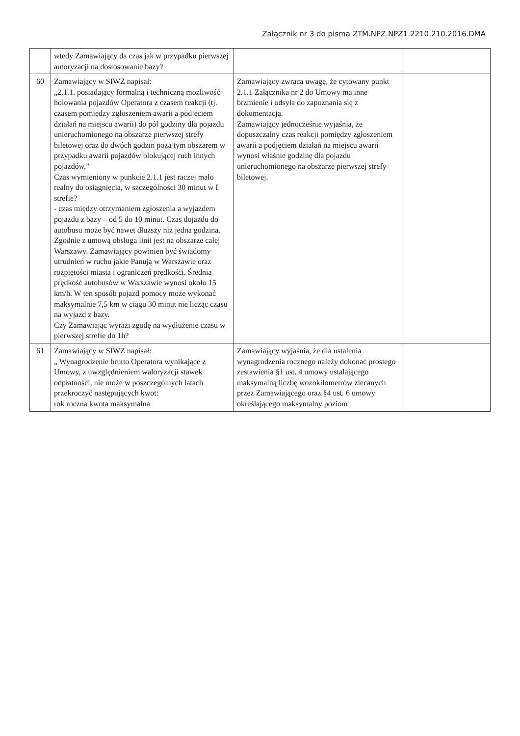Załącznik nr 3 do pisma ZTM.NPZ.NPZ1.2210.210.2016.DMA
| | wtedy Zamawiający da czas jak w przypadku pierwszej autoryzacji na dostosowanie bazy? | | |
| 60 | Zamawiający w SIWZ napisał: „2.1.1. posiadający formalną i techniczną możliwość holowania pojazdów Operatora z czasem reakcji (tj. czasem pomiędzy zgłoszeniem awarii a podjęciem działań na miejscu awarii) do pół godziny dla pojazdu unieruchomionego na obszarze pierwszej strefy biletowej oraz do dwóch godzin poza tym obszarem w przypadku awarii pojazdów blokującej ruch innych pojazdów,” Czas wymieniony w punkcie 2.1.1 jest raczej mało realny do osiągnięcia, w szczególności 30 minut w I strefie? - czas między otrzymaniem zgłoszenia a wyjazdem pojazdu z bazy – od 5 do 10 minut. Czas dojazdu do autobusu może być nawet dłuższy niż jedna godzina. Zgodnie z umową obsługa linii jest na obszarze całej Warszawy. Zamawiający powinien być świadomy utrudnień w ruchu jakie Panują w Warszawie oraz rozpiętości miasta i ograniczeń prędkości. Średnia prędkość autobusów w Warszawie wynosi około 15 km/h. W ten sposób pojazd pomocy może wykonać maksymalnie 7,5 km w ciągu 30 minut nie licząc czasu na wyjazd z bazy. Czy Zamawiając wyrazi zgodę na wydłużenie czasu w pierwszej strefie do 1h? | Zamawiający zwraca uwagę, że cytowany punkt 2.1.1 Załącznika nr 2 do Umowy ma inne brzmienie i odsyła do zapoznania się z dokumentacją. Zamawiający jednocześnie wyjaśnia, że dopuszczalny czas reakcji pomiędzy zgłoszeniem awarii a podjęciem działań na miejscu awarii wynosi właśnie godzinę dla pojazdu unieruchomionego na obszarze pierwszej strefy biletowej. | |
| 61 | Zamawiający w SIWZ napisał: „ Wynagrodzenie brutto Operatora wynikające z Umowy, z uwzględnieniem waloryzacji stawek odpłatności, nie może w poszczególnych latach przekroczyć następujących kwot: rok roczna kwota maksymalna | Zamawiający wyjaśnia, że dla ustalenia wynagrodzenia rocznego należy dokonać prostego zestawienia §1 ust. 4 umowy ustalającego maksymalną liczbę wozokilometrów zlecanych przez Zamawiającego oraz §4 ust. 6 umowy określającego maksymalny poziom | |